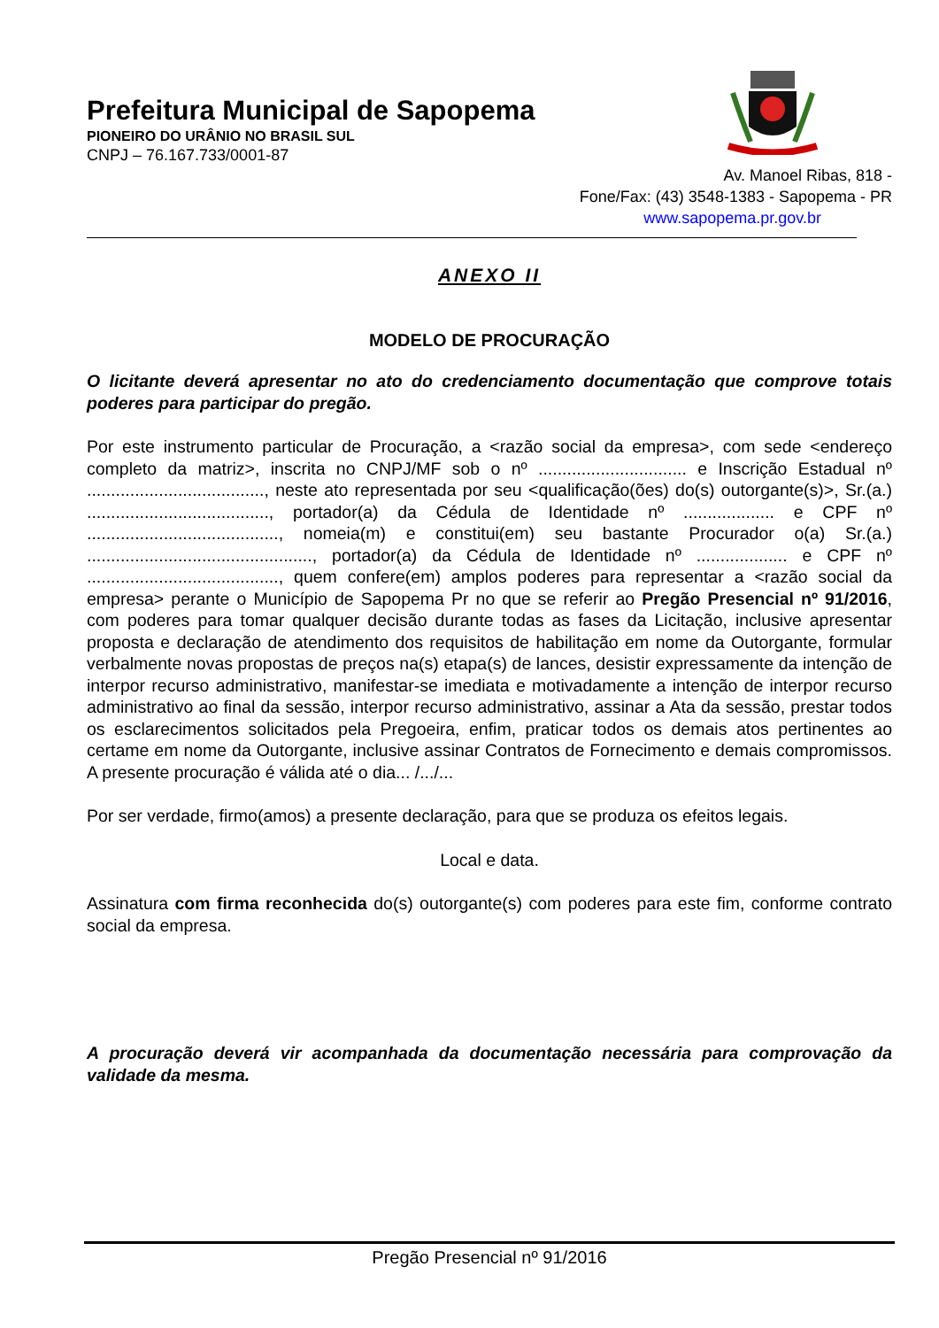Prefeitura Municipal de Sapopema
PIONEIRO DO URÂNIO NO BRASIL SUL
CNPJ – 76.167.733/0001-87
Av. Manoel Ribas, 818 -
Fone/Fax: (43) 3548-1383 - Sapopema - PR
www.sapopema.pr.gov.br
ANEXO II
MODELO DE PROCURAÇÃO
O licitante deverá apresentar no ato do credenciamento documentação que comprove totais poderes para participar do pregão.
Por este instrumento particular de Procuração, a <razão social da empresa>, com sede <endereço completo da matriz>, inscrita no CNPJ/MF sob o nº ............................... e Inscrição Estadual nº ....................................., neste ato representada por seu <qualificação(ões) do(s) outorgante(s)>, Sr.(a.) ......................................, portador(a) da Cédula de Identidade nº ................... e CPF nº ........................................, nomeia(m) e constitui(em) seu bastante Procurador o(a) Sr.(a.) ..............................................., portador(a) da Cédula de Identidade nº ................... e CPF nº ........................................, quem confere(em) amplos poderes para representar a <razão social da empresa> perante o Município de Sapopema Pr no que se referir ao Pregão Presencial nº 91/2016, com poderes para tomar qualquer decisão durante todas as fases da Licitação, inclusive apresentar proposta e declaração de atendimento dos requisitos de habilitação em nome da Outorgante, formular verbalmente novas propostas de preços na(s) etapa(s) de lances, desistir expressamente da intenção de interpor recurso administrativo, manifestar-se imediata e motivadamente a intenção de interpor recurso administrativo ao final da sessão, interpor recurso administrativo, assinar a Ata da sessão, prestar todos os esclarecimentos solicitados pela Pregoeira, enfim, praticar todos os demais atos pertinentes ao certame em nome da Outorgante, inclusive assinar Contratos de Fornecimento e demais compromissos. A presente procuração é válida até o dia... /.../...
Por ser verdade, firmo(amos) a presente declaração, para que se produza os efeitos legais.
Local e data.
Assinatura com firma reconhecida do(s) outorgante(s) com poderes para este fim, conforme contrato social da empresa.
A procuração deverá vir acompanhada da documentação necessária para comprovação da validade da mesma.
Pregão Presencial nº 91/2016